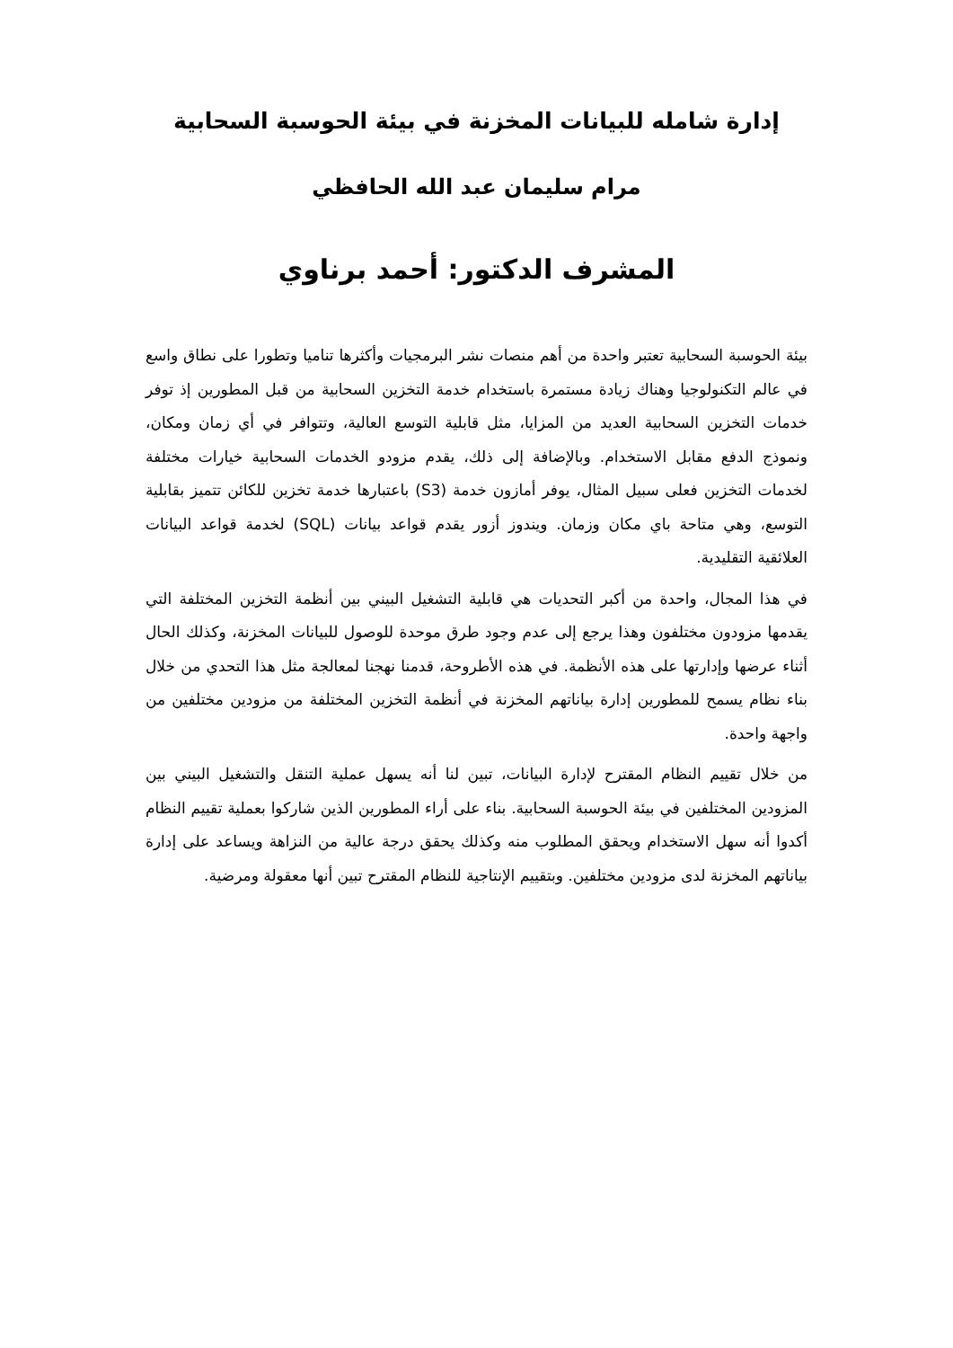إدارة شامله للبيانات المخزنة في بيئة الحوسبة السحابية
مرام سليمان عبد الله الحافظي
المشرف الدكتور: أحمد برناوي
بيئة الحوسبة السحابية تعتبر واحدة من أهم منصات نشر البرمجيات وأكثرها تناميا وتطورا على نطاق واسع في عالم التكنولوجيا وهناك زيادة مستمرة باستخدام خدمة التخزين السحابية من قبل المطورين إذ توفر خدمات التخزين السحابية العديد من المزايا، مثل قابلية التوسع العالية، وتتوافر في أي زمان ومكان، ونموذج الدفع مقابل الاستخدام. وبالإضافة إلى ذلك، يقدم مزودو الخدمات السحابية خيارات مختلفة لخدمات التخزين فعلى سبيل المثال، يوفر أمازون خدمة (S3) باعتبارها خدمة تخزين للكائن تتميز بقابلية التوسع، وهي متاحة باي مكان وزمان. ويندوز أزور يقدم قواعد بيانات (SQL) لخدمة قواعد البيانات العلائقية التقليدية.
في هذا المجال، واحدة من أكبر التحديات هي قابلية التشغيل البيني بين أنظمة التخزين المختلفة التي يقدمها مزودون مختلفون وهذا يرجع إلى عدم وجود طرق موحدة للوصول للبيانات المخزنة، وكذلك الحال أثناء عرضها وإدارتها على هذه الأنظمة. في هذه الأطروحة، قدمنا نهجنا لمعالجة مثل هذا التحدي من خلال بناء نظام يسمح للمطورين إدارة بياناتهم المخزنة في أنظمة التخزين المختلفة من مزودين مختلفين من واجهة واحدة.
من خلال تقييم النظام المقترح لإدارة البيانات، تبين لنا أنه يسهل عملية التنقل والتشغيل البيني بين المزودين المختلفين في بيئة الحوسبة السحابية. بناء على أراء المطورين الذين شاركوا بعملية تقييم النظام أكدوا أنه سهل الاستخدام ويحقق المطلوب منه وكذلك يحقق درجة عالية من النزاهة ويساعد على إدارة بياناتهم المخزنة لدى مزودين مختلفين. وبتقييم الإنتاجية للنظام المقترح تبين أنها معقولة ومرضية.